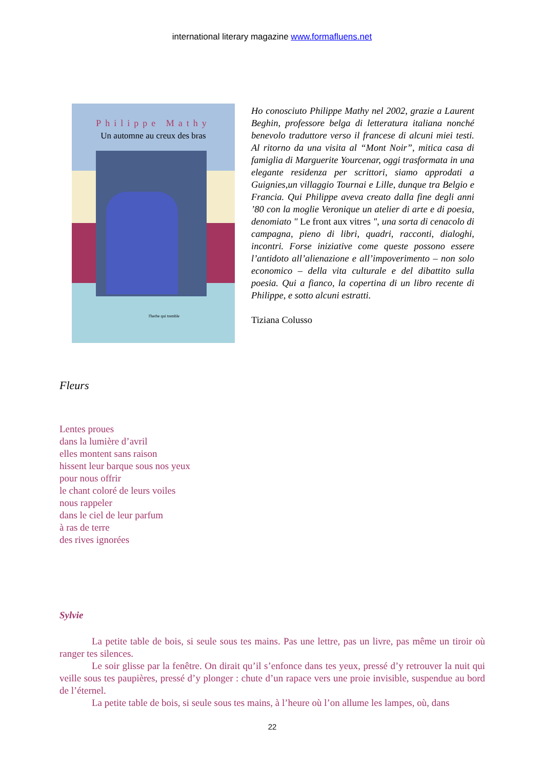international literary magazine www.formafluens.net
Philippe Mathy
Un automne au creux des bras
l'herbe qui tremble
Ho conosciuto Philippe Mathy nel 2002, grazie a Laurent Beghin, professore belga di letteratura italiana nonché benevolo traduttore verso il francese di alcuni miei testi. Al ritorno da una visita al “Mont Noir”, mitica casa di famiglia di Marguerite Yourcenar, oggi trasformata in una elegante residenza per scrittori, siamo approdati a Guignies,un villaggio Tournai e Lille, dunque tra Belgio e Francia. Qui Philippe aveva creato dalla fine degli anni ’80 con la moglie Veronique un atelier di arte e di poesia, denomiato " Le front aux vitres ", una sorta di cenacolo di campagna, pieno di libri, quadri, racconti, dialoghi, incontri. Forse iniziative come queste possono essere l’antidoto all’alienazione e all’impoverimento – non solo economico – della vita culturale e del dibattito sulla poesia. Qui a fianco, la copertina di un libro recente di Philippe, e sotto alcuni estratti.
Tiziana Colusso
Fleurs
Lentes proues
dans la lumière d’avril
elles montent sans raison
hissent leur barque sous nos yeux
pour nous offrir
le chant coloré de leurs voiles
nous rappeler
dans le ciel de leur parfum
à ras de terre
des rives ignorées
Sylvie
La petite table de bois, si seule sous tes mains. Pas une lettre, pas un livre, pas même un tiroir où ranger tes silences.
Le soir glisse par la fenêtre. On dirait qu’il s’enfonce dans tes yeux, pressé d’y retrouver la nuit qui veille sous tes paupières, pressé d’y plonger : chute d’un rapace vers une proie invisible, suspendue au bord de l’éternel.
La petite table de bois, si seule sous tes mains, à l’heure où l’on allume les lampes, où, dans
22